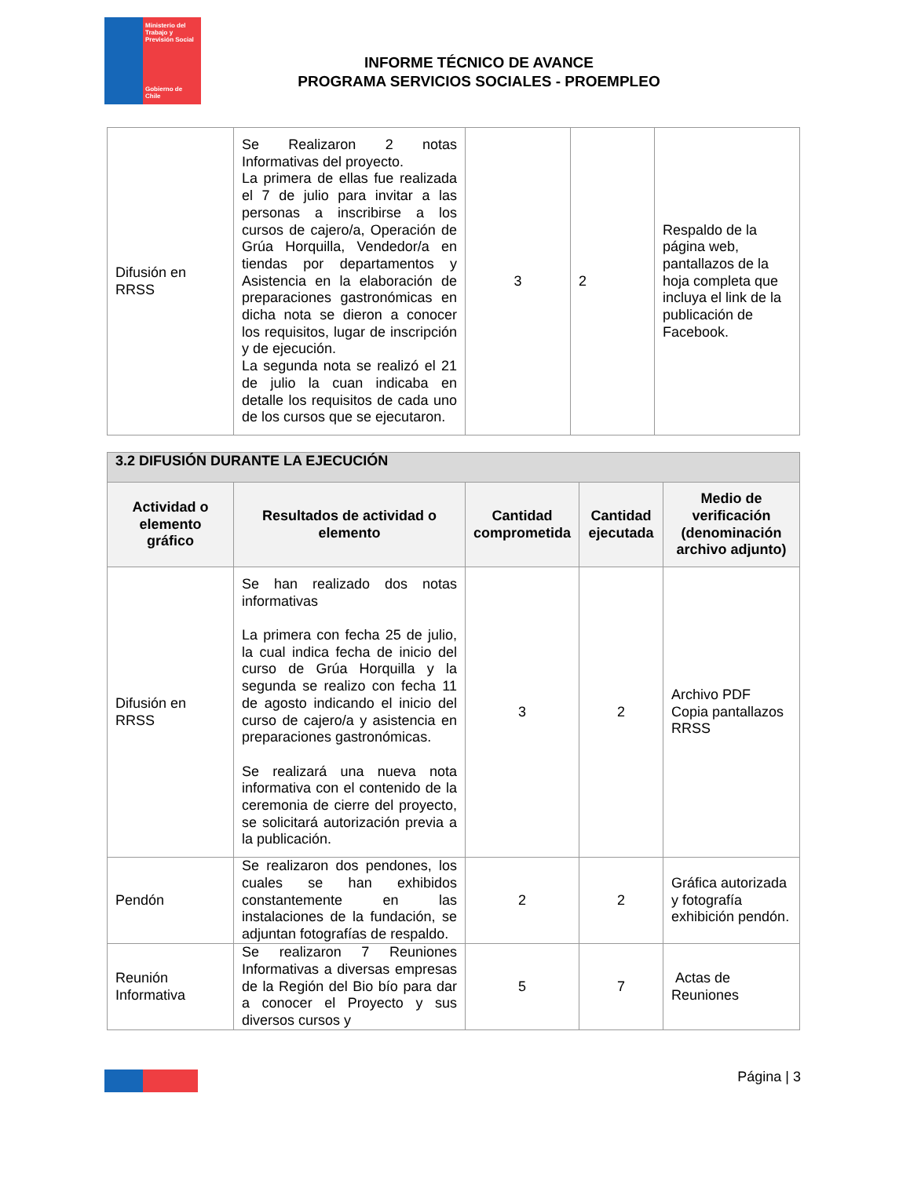Ministerio del Trabajo y Previsión Social
Gobierno de Chile
INFORME TÉCNICO DE AVANCE
PROGRAMA SERVICIOS SOCIALES - PROEMPLEO
| Difusión en RRSS | Se Realizaron 2 notas Informativas del proyecto. La primera de ellas fue realizada el 7 de julio para invitar a las personas a inscribirse a los cursos de cajero/a, Operación de Grúa Horquilla, Vendedor/a en tiendas por departamentos y Asistencia en la elaboración de preparaciones gastronómicas en dicha nota se dieron a conocer los requisitos, lugar de inscripción y de ejecución. La segunda nota se realizó el 21 de julio la cuan indicaba en detalle los requisitos de cada uno de los cursos que se ejecutaron. | 3 | 2 | Respaldo de la página web, pantallazos de la hoja completa que incluya el link de la publicación de Facebook. |
| 3.2 DIFUSIÓN DURANTE LA EJECUCIÓN | | | | |
| --- | --- | --- | --- | --- |
| Actividad o elemento gráfico | Resultados de actividad o elemento | Cantidad comprometida | Cantidad ejecutada | Medio de verificación (denominación archivo adjunto) |
| Difusión en RRSS | Se han realizado dos notas informativas La primera con fecha 25 de julio, la cual indica fecha de inicio del curso de Grúa Horquilla y la segunda se realizo con fecha 11 de agosto indicando el inicio del curso de cajero/a y asistencia en preparaciones gastronómicas. Se realizará una nueva nota informativa con el contenido de la ceremonia de cierre del proyecto, se solicitará autorización previa a la publicación. | 3 | 2 | Archivo PDF Copia pantallazos RRSS |
| Pendón | Se realizaron dos pendones, los cuales se han exhibidos constantemente en las instalaciones de la fundación, se adjuntan fotografías de respaldo. | 2 | 2 | Gráfica autorizada y fotografía exhibición pendón. |
| Reunión Informativa | Se realizaron 7 Reuniones Informativas a diversas empresas de la Región del Bio bío para dar a conocer el Proyecto y sus diversos cursos y | 5 | 7 | Actas de Reuniones |
Página | 3